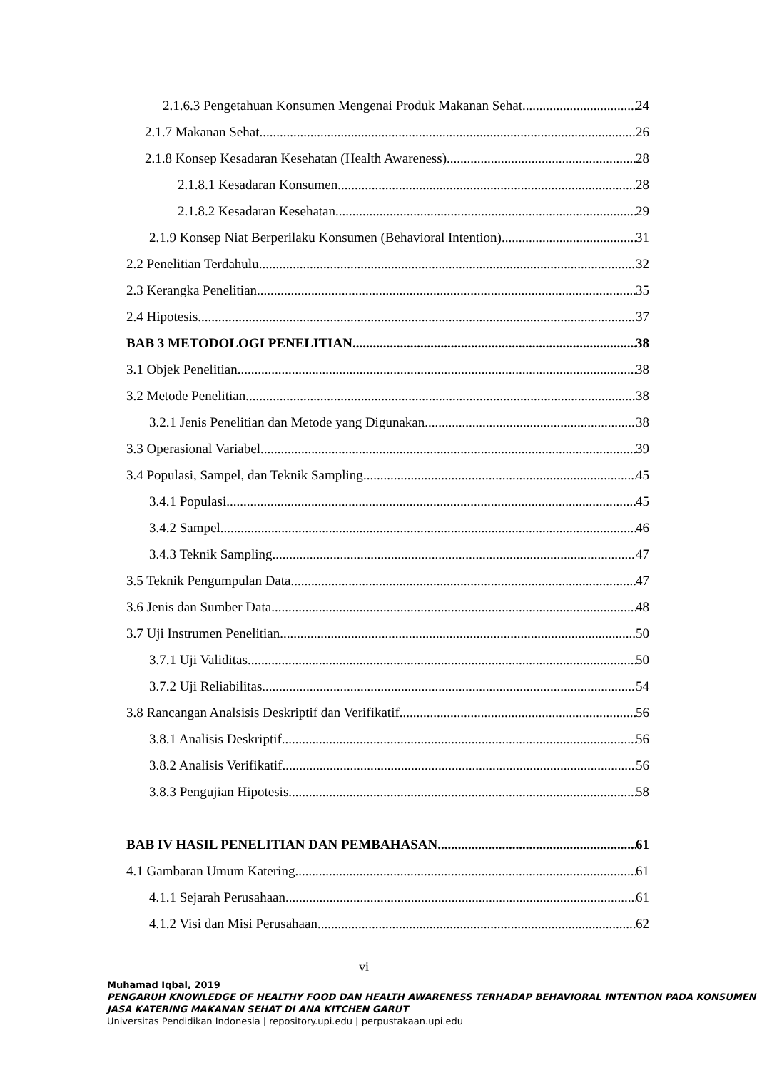2.1.6.3 Pengetahuan Konsumen Mengenai Produk Makanan Sehat 24
2.1.7 Makanan Sehat 26
2.1.8 Konsep Kesadaran Kesehatan (Health Awareness) 28
2.1.8.1 Kesadaran Konsumen 28
2.1.8.2 Kesadaran Kesehatan 29
2.1.9 Konsep Niat Berperilaku Konsumen (Behavioral Intention) 31
2.2 Penelitian Terdahulu 32
2.3 Kerangka Penelitian 35
2.4 Hipotesis 37
BAB 3 METODOLOGI PENELITIAN 38
3.1 Objek Penelitian 38
3.2 Metode Penelitian 38
3.2.1 Jenis Penelitian dan Metode yang Digunakan 38
3.3 Operasional Variabel 39
3.4 Populasi, Sampel, dan Teknik Sampling 45
3.4.1 Populasi 45
3.4.2 Sampel 46
3.4.3 Teknik Sampling 47
3.5 Teknik Pengumpulan Data 47
3.6 Jenis dan Sumber Data 48
3.7 Uji Instrumen Penelitian 50
3.7.1 Uji Validitas 50
3.7.2 Uji Reliabilitas 54
3.8 Rancangan Analsisis Deskriptif dan Verifikatif 56
3.8.1 Analisis Deskriptif 56
3.8.2 Analisis Verifikatif 56
3.8.3 Pengujian Hipotesis 58
BAB IV HASIL PENELITIAN DAN PEMBAHASAN 61
4.1 Gambaran Umum Katering 61
4.1.1 Sejarah Perusahaan 61
4.1.2 Visi dan Misi Perusahaan 62
vi
Muhamad Iqbal, 2019
PENGARUH KNOWLEDGE OF HEALTHY FOOD DAN HEALTH AWARENESS TERHADAP BEHAVIORAL INTENTION PADA KONSUMEN JASA KATERING MAKANAN SEHAT DI ANA KITCHEN GARUT
Universitas Pendidikan Indonesia | repository.upi.edu | perpustakaan.upi.edu